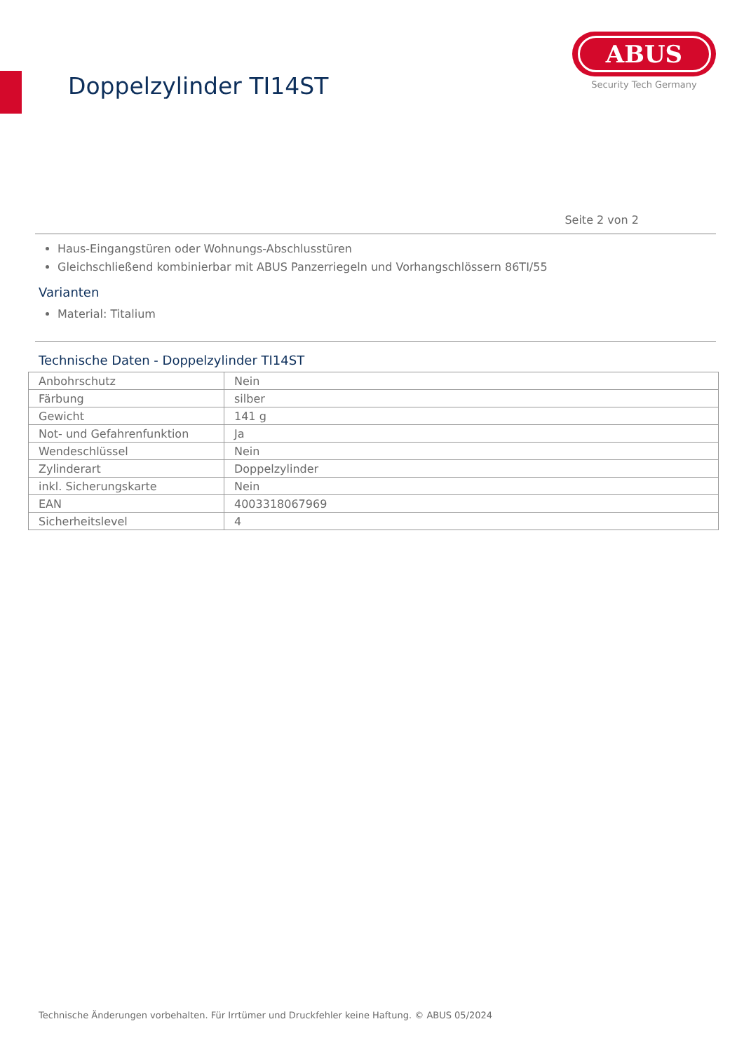Doppelzylinder TI14ST
ABUS
Security Tech Germany
Seite 2 von 2
Haus-Eingangstüren oder Wohnungs-Abschlusstüren
Gleichschließend kombinierbar mit ABUS Panzerriegeln und Vorhangschlössern 86TI/55
Varianten
Material: Titalium
Technische Daten - Doppelzylinder TI14ST
| Anbohrschutz | Nein |
| Färbung | silber |
| Gewicht | 141 g |
| Not- und Gefahrenfunktion | Ja |
| Wendeschlüssel | Nein |
| Zylinderart | Doppelzylinder |
| inkl. Sicherungskarte | Nein |
| EAN | 4003318067969 |
| Sicherheitslevel | 4 |
Technische Änderungen vorbehalten. Für Irrtümer und Druckfehler keine Haftung. © ABUS 05/2024